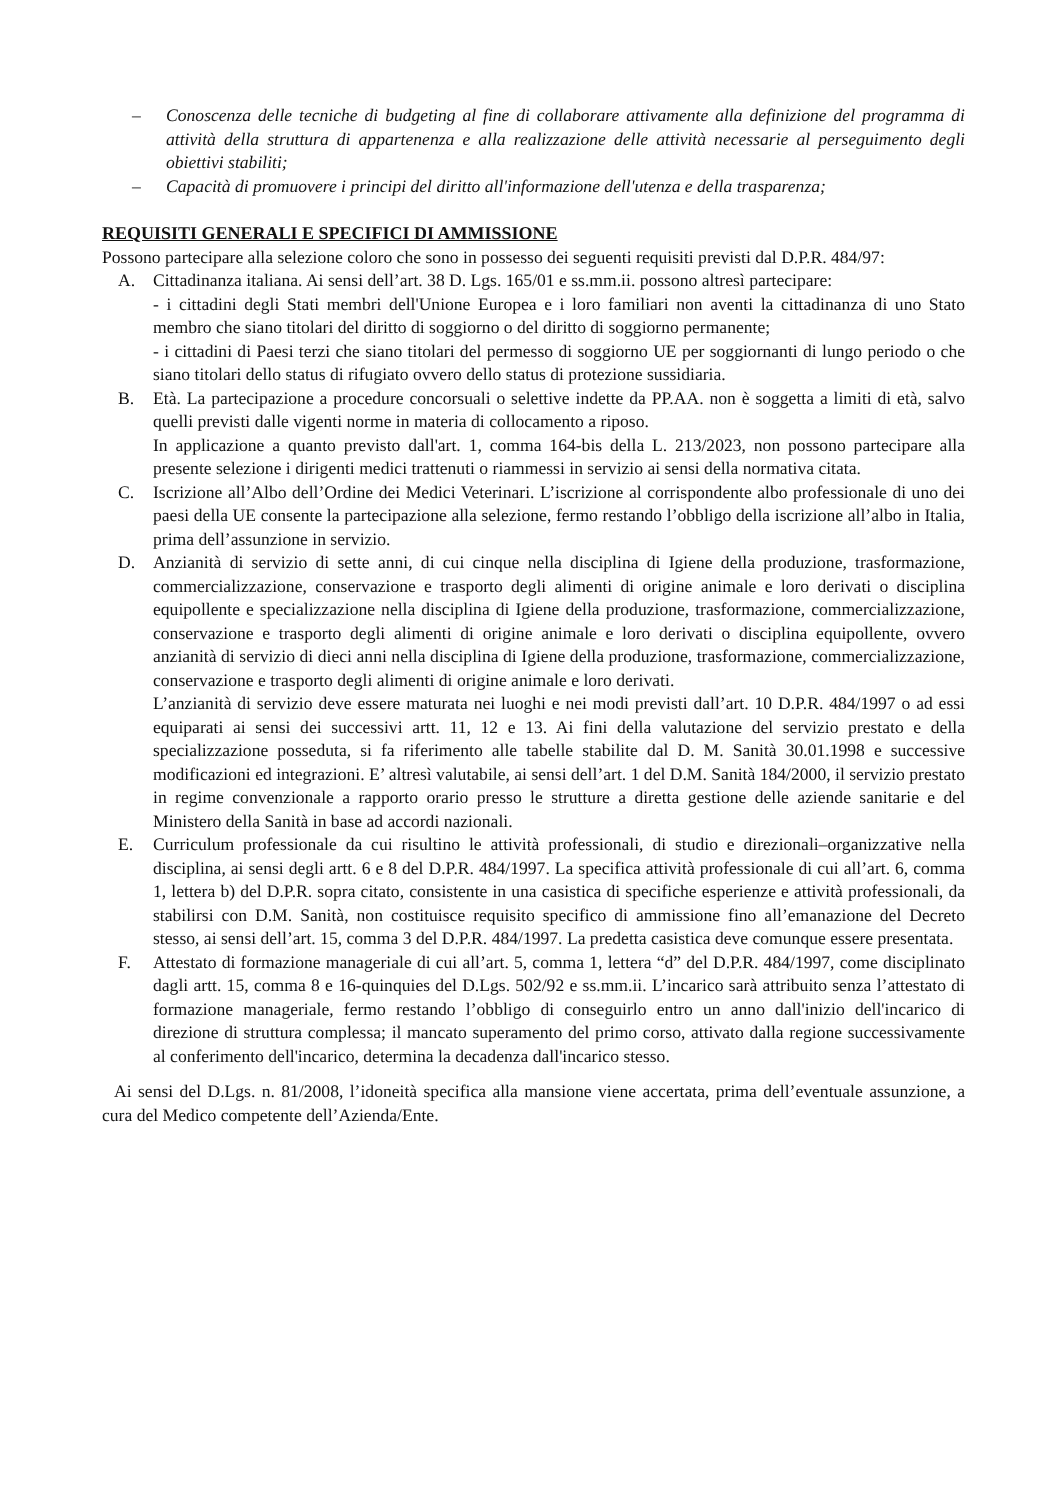– Conoscenza delle tecniche di budgeting al fine di collaborare attivamente alla definizione del programma di attività della struttura di appartenenza e alla realizzazione delle attività necessarie al perseguimento degli obiettivi stabiliti;
– Capacità di promuovere i principi del diritto all'informazione dell'utenza e della trasparenza;
REQUISITI GENERALI E SPECIFICI DI AMMISSIONE
Possono partecipare alla selezione coloro che sono in possesso dei seguenti requisiti previsti dal D.P.R. 484/97:
A. Cittadinanza italiana. Ai sensi dell’art. 38 D. Lgs. 165/01 e ss.mm.ii. possono altresì partecipare:
- i cittadini degli Stati membri dell'Unione Europea e i loro familiari non aventi la cittadinanza di uno Stato membro che siano titolari del diritto di soggiorno o del diritto di soggiorno permanente;
- i cittadini di Paesi terzi che siano titolari del permesso di soggiorno UE per soggiornanti di lungo periodo o che siano titolari dello status di rifugiato ovvero dello status di protezione sussidiaria.
B. Età. La partecipazione a procedure concorsuali o selettive indette da PP.AA. non è soggetta a limiti di età, salvo quelli previsti dalle vigenti norme in materia di collocamento a riposo.
In applicazione a quanto previsto dall'art. 1, comma 164-bis della L. 213/2023, non possono partecipare alla presente selezione i dirigenti medici trattenuti o riammessi in servizio ai sensi della normativa citata.
C. Iscrizione all’Albo dell’Ordine dei Medici Veterinari. L’iscrizione al corrispondente albo professionale di uno dei paesi della UE consente la partecipazione alla selezione, fermo restando l’obbligo della iscrizione all’albo in Italia, prima dell’assunzione in servizio.
D. Anzianità di servizio di sette anni, di cui cinque nella disciplina di Igiene della produzione, trasformazione, commercializzazione, conservazione e trasporto degli alimenti di origine animale e loro derivati o disciplina equipollente e specializzazione nella disciplina di Igiene della produzione, trasformazione, commercializzazione, conservazione e trasporto degli alimenti di origine animale e loro derivati o disciplina equipollente, ovvero anzianità di servizio di dieci anni nella disciplina di Igiene della produzione, trasformazione, commercializzazione, conservazione e trasporto degli alimenti di origine animale e loro derivati.
L’anzianità di servizio deve essere maturata nei luoghi e nei modi previsti dall’art. 10 D.P.R. 484/1997 o ad essi equiparati ai sensi dei successivi artt. 11, 12 e 13. Ai fini della valutazione del servizio prestato e della specializzazione posseduta, si fa riferimento alle tabelle stabilite dal D. M. Sanità 30.01.1998 e successive modificazioni ed integrazioni. E’ altresì valutabile, ai sensi dell’art. 1 del D.M. Sanità 184/2000, il servizio prestato in regime convenzionale a rapporto orario presso le strutture a diretta gestione delle aziende sanitarie e del Ministero della Sanità in base ad accordi nazionali.
E. Curriculum professionale da cui risultino le attività professionali, di studio e direzionali–organizzative nella disciplina, ai sensi degli artt. 6 e 8 del D.P.R. 484/1997. La specifica attività professionale di cui all’art. 6, comma 1, lettera b) del D.P.R. sopra citato, consistente in una casistica di specifiche esperienze e attività professionali, da stabilirsi con D.M. Sanità, non costituisce requisito specifico di ammissione fino all’emanazione del Decreto stesso, ai sensi dell’art. 15, comma 3 del D.P.R. 484/1997. La predetta casistica deve comunque essere presentata.
F. Attestato di formazione manageriale di cui all’art. 5, comma 1, lettera “d” del D.P.R. 484/1997, come disciplinato dagli artt. 15, comma 8 e 16-quinquies del D.Lgs. 502/92 e ss.mm.ii. L’incarico sarà attribuito senza l’attestato di formazione manageriale, fermo restando l’obbligo di conseguirlo entro un anno dall'inizio dell'incarico di direzione di struttura complessa; il mancato superamento del primo corso, attivato dalla regione successivamente al conferimento dell'incarico, determina la decadenza dall'incarico stesso.
Ai sensi del D.Lgs. n. 81/2008, l’idoneità specifica alla mansione viene accertata, prima dell’eventuale assunzione, a cura del Medico competente dell’Azienda/Ente.